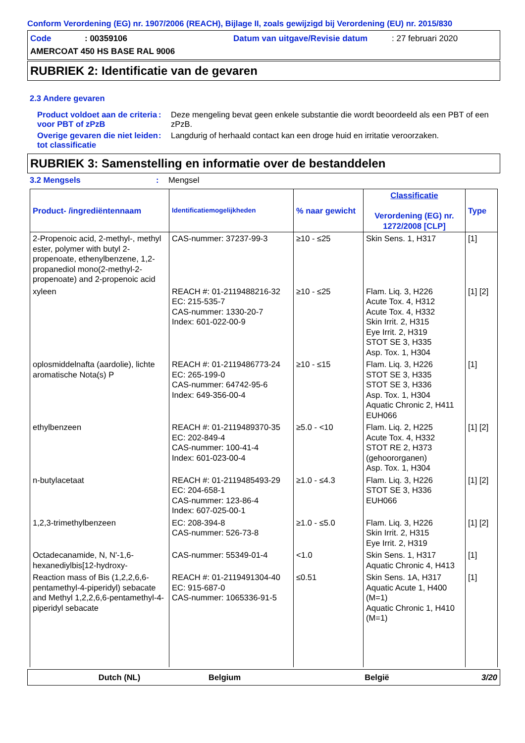Conform Verordening (EG) nr. 1907/2006 (REACH), Bijlage II, zoals gewijzigd bij Verordening (EU) nr. 2015/830
Code: 00359106 Datum van uitgave/Revisie datum: 27 februari 2020
AMERCOAT 450 HS BASE RAL 9006
RUBRIEK 2: Identificatie van de gevaren
2.3 Andere gevaren
Product voldoet aan de criteria voor PBT of zPzB
: Deze mengeling bevat geen enkele substantie die wordt beoordeeld als een PBT of een zPzB.
Overige gevaren die niet leiden tot classificatie
: Langdurig of herhaald contact kan een droge huid en irritatie veroorzaken.
RUBRIEK 3: Samenstelling en informatie over de bestanddelen
3.2 Mengsels : Mengsel
| Product- /ingrediëntennaam | Identificatiemogelijkheden | % naar gewicht | Classificatie Verordening (EG) nr. 1272/2008 [CLP] | Type |
| --- | --- | --- | --- | --- |
| 2-Propenoic acid, 2-methyl-, methyl ester, polymer with butyl 2-propenoate, ethenylbenzene, 1,2-propanediol mono(2-methyl-2-propenoate) and 2-propenoic acid | CAS-nummer: 37237-99-3 | ≥10 - ≤25 | Skin Sens. 1, H317 | [1] |
| xyleen | REACH #: 01-2119488216-32 EC: 215-535-7 CAS-nummer: 1330-20-7 Index: 601-022-00-9 | ≥10 - ≤25 | Flam. Liq. 3, H226 Acute Tox. 4, H312 Acute Tox. 4, H332 Skin Irrit. 2, H315 Eye Irrit. 2, H319 STOT SE 3, H335 Asp. Tox. 1, H304 | [1] [2] |
| oplosmiddelnafta (aardolie), lichte aromatische Nota(s) P | REACH #: 01-2119486773-24 EC: 265-199-0 CAS-nummer: 64742-95-6 Index: 649-356-00-4 | ≥10 - ≤15 | Flam. Liq. 3, H226 STOT SE 3, H335 STOT SE 3, H336 Asp. Tox. 1, H304 Aquatic Chronic 2, H411 EUH066 | [1] |
| ethylbenzeen | REACH #: 01-2119489370-35 EC: 202-849-4 CAS-nummer: 100-41-4 Index: 601-023-00-4 | ≥5.0 - <10 | Flam. Liq. 2, H225 Acute Tox. 4, H332 STOT RE 2, H373 (gehoororganen) Asp. Tox. 1, H304 | [1] [2] |
| n-butylacetaat | REACH #: 01-2119485493-29 EC: 204-658-1 CAS-nummer: 123-86-4 Index: 607-025-00-1 | ≥1.0 - ≤4.3 | Flam. Liq. 3, H226 STOT SE 3, H336 EUH066 | [1] [2] |
| 1,2,3-trimethylbenzeen | EC: 208-394-8 CAS-nummer: 526-73-8 | ≥1.0 - ≤5.0 | Flam. Liq. 3, H226 Skin Irrit. 2, H315 Eye Irrit. 2, H319 | [1] [2] |
| Octadecanamide, N, N'-1,6-hexanediylbis[12-hydroxy- | CAS-nummer: 55349-01-4 | <1.0 | Skin Sens. 1, H317 Aquatic Chronic 4, H413 | [1] |
| Reaction mass of Bis (1,2,2,6,6-pentamethyl-4-piperidyl) sebacate and Methyl 1,2,2,6,6-pentamethyl-4-piperidyl sebacate | REACH #: 01-2119491304-40 EC: 915-687-0 CAS-nummer: 1065336-91-5 | ≤0.51 | Skin Sens. 1A, H317 Aquatic Acute 1, H400 (M=1) Aquatic Chronic 1, H410 (M=1) | [1] |
Dutch (NL) Belgium België 3/20